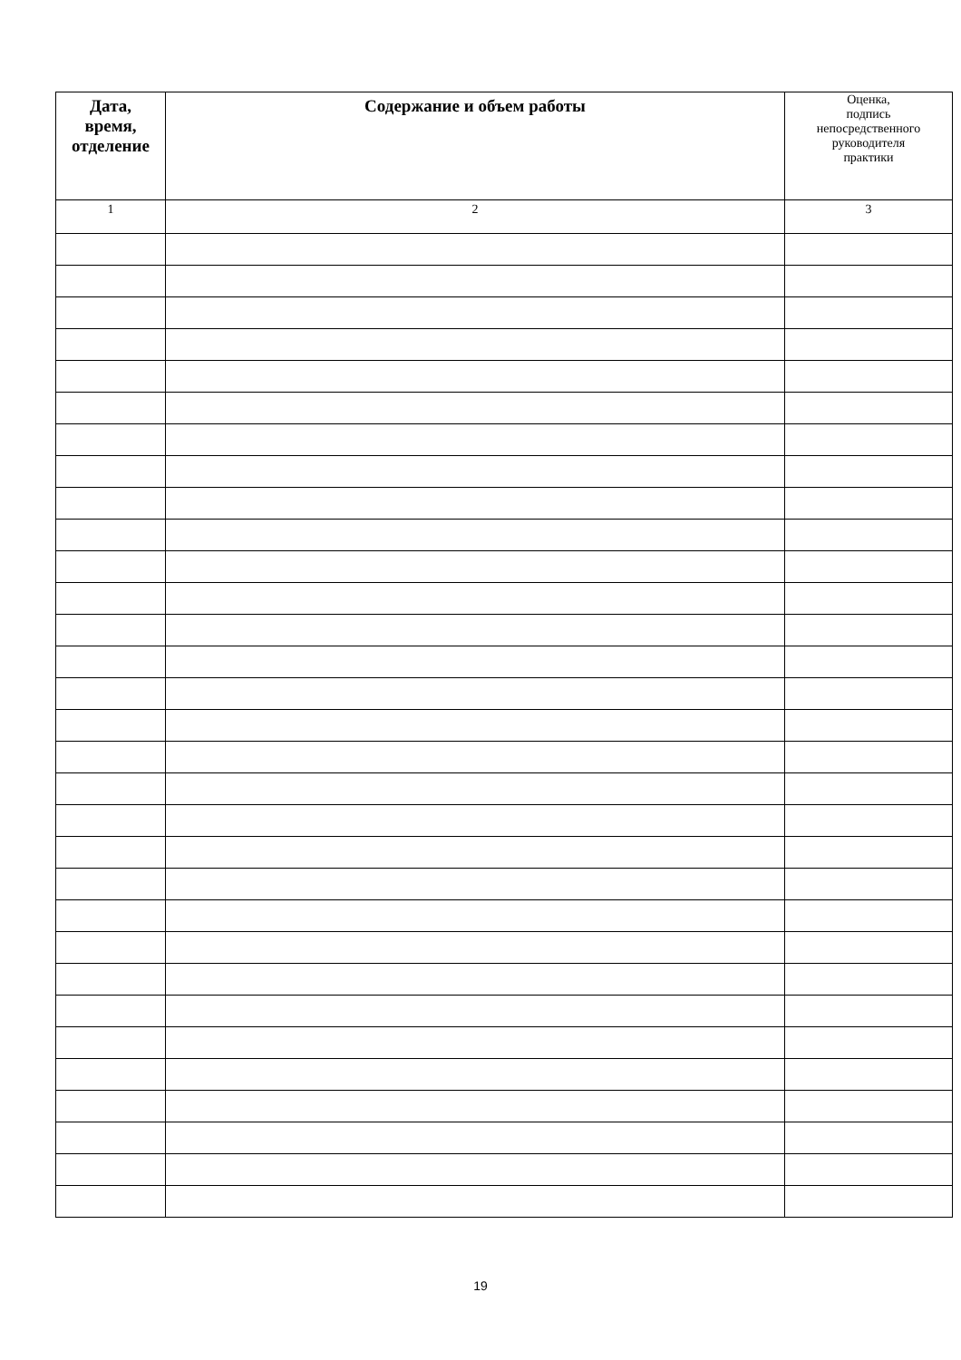| Дата, время, отделение | Содержание и объем работы | Оценка, подпись непосредственного руководителя практики |
| --- | --- | --- |
| 1 | 2 | 3 |
19